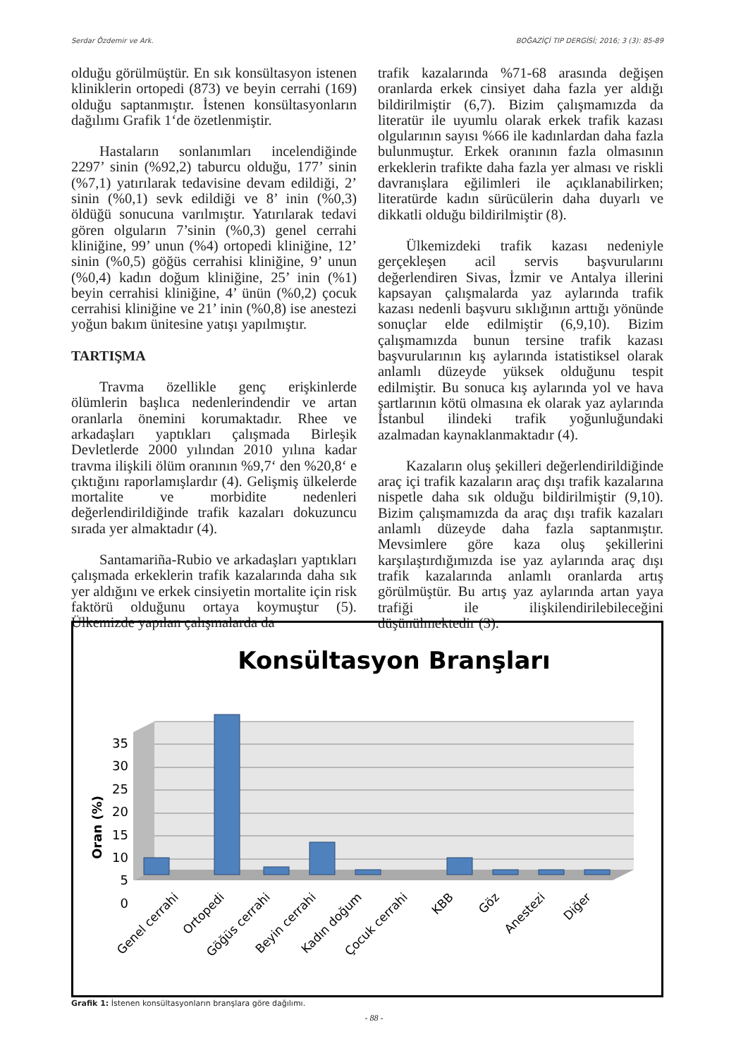Serdar Özdemir ve Ark. BOĞAZİÇİ TIP DERGİSİ; 2016; 3 (3): 85-89
olduğu görülmüştür. En sık konsültasyon istenen kliniklerin ortopedi (873) ve beyin cerrahi (169) olduğu saptanmıştır. İstenen konsültasyonların dağılımı Grafik 1‘de özetlenmiştir.
Hastaların sonlanımları incelendiğinde 2297’ sinin (%92,2) taburcu olduğu, 177’ sinin (%7,1) yatırılarak tedavisine devam edildiği, 2’ sinin (%0,1) sevk edildiği ve 8’ inin (%0,3) öldüğü sonucuna varılmıştır. Yatırılarak tedavi gören olguların 7’sinin (%0,3) genel cerrahi kliniğine, 99’ unun (%4) ortopedi kliniğine, 12’ sinin (%0,5) göğüs cerrahisi kliniğine, 9’ unun (%0,4) kadın doğum kliniğine, 25’ inin (%1) beyin cerrahisi kliniğine, 4’ ünün (%0,2) çocuk cerrahisi kliniğine ve 21’ inin (%0,8) ise anestezi yoğun bakım ünitesine yatışı yapılmıştır.
TARTIŞMA
Travma özellikle genç erişkinlerde ölümlerin başlıca nedenlerindendir ve artan oranlarla önemini korumaktadır. Rhee ve arkadaşları yaptıkları çalışmada Birleşik Devletlerde 2000 yılından 2010 yılına kadar travma ilişkili ölüm oranının %9,7‘ den %20,8‘ e çıktığını raporlamışlardır (4). Gelişmiş ülkelerde mortalite ve morbidite nedenleri değerlendirildiğinde trafik kazaları dokuzuncu sırada yer almaktadır (4).
Santamariña-Rubio ve arkadaşları yaptıkları çalışmada erkeklerin trafik kazalarında daha sık yer aldığını ve erkek cinsiyetin mortalite için risk faktörü olduğunu ortaya koymuştur (5). Ülkemizde yapılan çalışmalarda da
trafik kazalarında %71-68 arasında değişen oranlarda erkek cinsiyet daha fazla yer aldığı bildirilmiştir (6,7). Bizim çalışmamızda da literatür ile uyumlu olarak erkek trafik kazası olgularının sayısı %66 ile kadınlardan daha fazla bulunmuştur. Erkek oranının fazla olmasının erkeklerin trafikte daha fazla yer alması ve riskli davranışlara eğilimleri ile açıklanabilirken; literatürde kadın sürücülerin daha duyarlı ve dikkatli olduğu bildirilmiştir (8).
Ülkemizdeki trafik kazası nedeniyle gerçekleşen acil servis başvurularını değerlendiren Sivas, İzmir ve Antalya illerini kapsayan çalışmalarda yaz aylarında trafik kazası nedenli başvuru sıklığının arttığı yönünde sonuçlar elde edilmiştir (6,9,10). Bizim çalışmamızda bunun tersine trafik kazası başvurularının kış aylarında istatistiksel olarak anlamlı düzeyde yüksek olduğunu tespit edilmiştir. Bu sonuca kış aylarında yol ve hava şartlarının kötü olmasına ek olarak yaz aylarında İstanbul ilindeki trafik yoğunluğundaki azalmadan kaynaklanmaktadır (4).
Kazaların oluş şekilleri değerlendirildiğinde araç içi trafik kazaların araç dışı trafik kazalarına nispetle daha sık olduğu bildirilmiştir (9,10). Bizim çalışmamızda da araç dışı trafik kazaları anlamlı düzeyde daha fazla saptanmıştır. Mevsimlere göre kaza oluş şekillerini karşılaştırdığımızda ise yaz aylarında araç dışı trafik kazalarında anlamlı oranlarda artış görülmüştür. Bu artış yaz aylarında artan yaya trafiği ile ilişkilendirilebileceğini düşünülmektedir (3).
Konsültasyon Branşları
35
30
25
20
15
10
5
0
Oran (%)
Genel cerrahi
Ortopedi
Göğüs cerrahi
Beyin cerrahi
Kadın doğum
Çocuk cerrahi
KBB
Göz
Anestezi
Diğer
Grafik 1: İstenen konsültasyonların branşlara göre dağılımı.
- 88 -